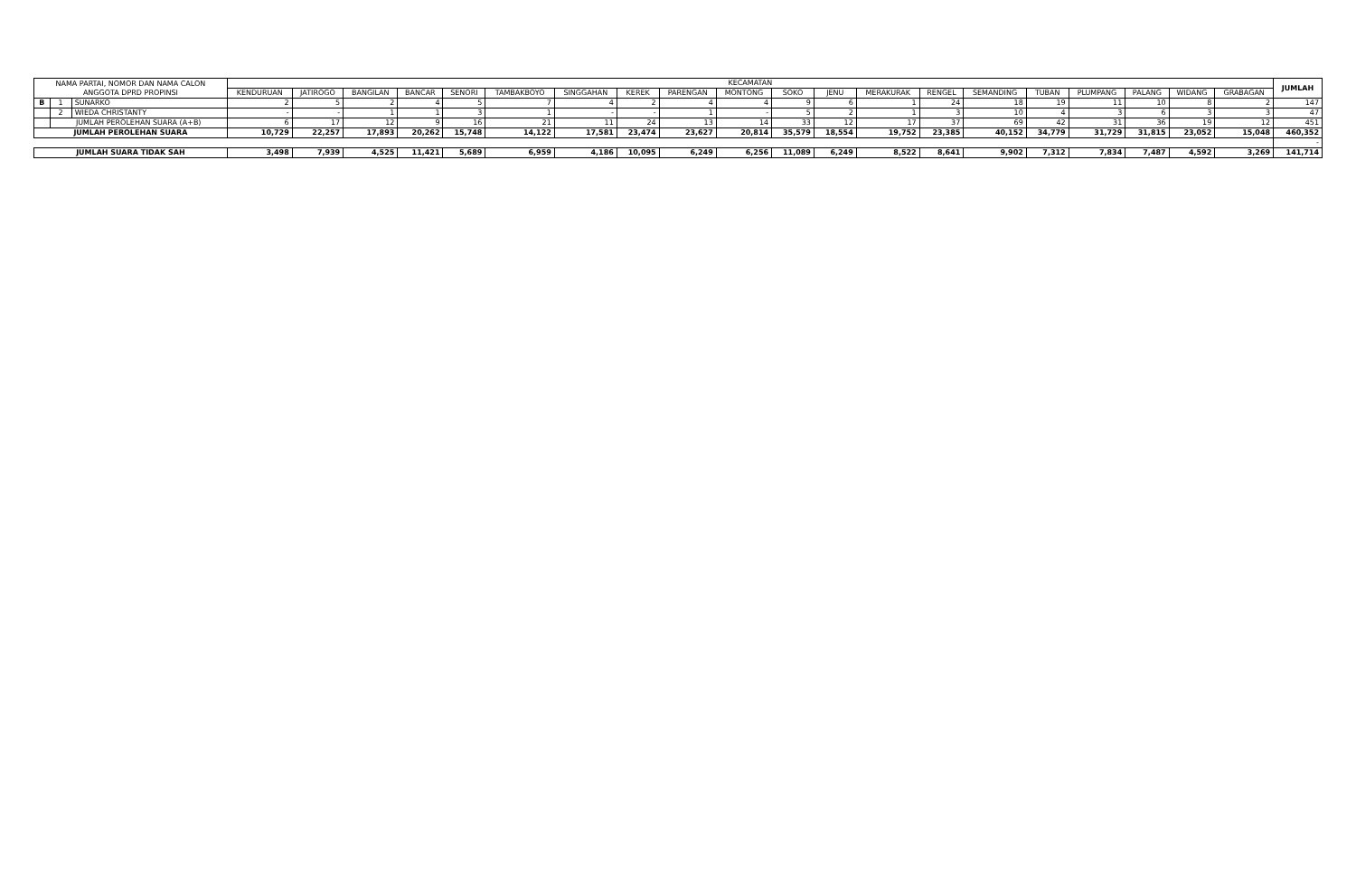| NAMA PARTAI, NOMOR DAN NAMA CALON ANGGOTA DPRD PROPINSI | | | KECAMATAN | | | | | | | | | | | | | | | | | | | | JUMLAH |
| --- | --- | --- | --- | --- | --- | --- | --- | --- | --- | --- | --- | --- | --- | --- | --- | --- | --- | --- | --- | --- | --- | --- | --- |
| | | | KENDURUAN | JATIROGO | BANGILAN | BANCAR | SENORI | TAMBAKBOYO | SINGGAHAN | KEREK | PARENGAN | MONTONG | SOKO | JENU | MERAKURAK | RENGEL | SEMANDING | TUBAN | PLUMPANG | PALANG | WIDANG | GRABAGAN | |
| B | 1 | SUNARKO | 2 | 5 | 2 | 4 | 5 | 7 | 4 | 2 | 4 | 4 | 9 | 6 | 1 | 24 | 18 | 19 | 11 | 10 | 8 | 2 | 147 |
| | 2 | WIEDA CHRISTANTY | - | - | 1 | 1 | 3 | 1 | - | - | 1 | - | 5 | 2 | 1 | 3 | 10 | 4 | 3 | 6 | 3 | 3 | 47 |
| | JUMLAH PEROLEHAN SUARA (A+B) | | 6 | 17 | 12 | 9 | 16 | 21 | 11 | 24 | 13 | 14 | 33 | 12 | 17 | 37 | 69 | 42 | 31 | 36 | 19 | 12 | 451 |
| JUMLAH PEROLEHAN SUARA | | | 10,729 | 22,257 | 17,893 | 20,262 | 15,748 | 14,122 | 17,581 | 23,474 | 23,627 | 20,814 | 35,579 | 18,554 | 19,752 | 23,385 | 40,152 | 34,779 | 31,729 | 31,815 | 23,052 | 15,048 | 460,352 |
| | | | | | | | | | | | | | | | | | | | | | | | - |
| JUMLAH SUARA TIDAK SAH | | | 3,498 | 7,939 | 4,525 | 11,421 | 5,689 | 6,959 | 4,186 | 10,095 | 6,249 | 6,256 | 11,089 | 6,249 | 8,522 | 8,641 | 9,902 | 7,312 | 7,834 | 7,487 | 4,592 | 3,269 | 141,714 |